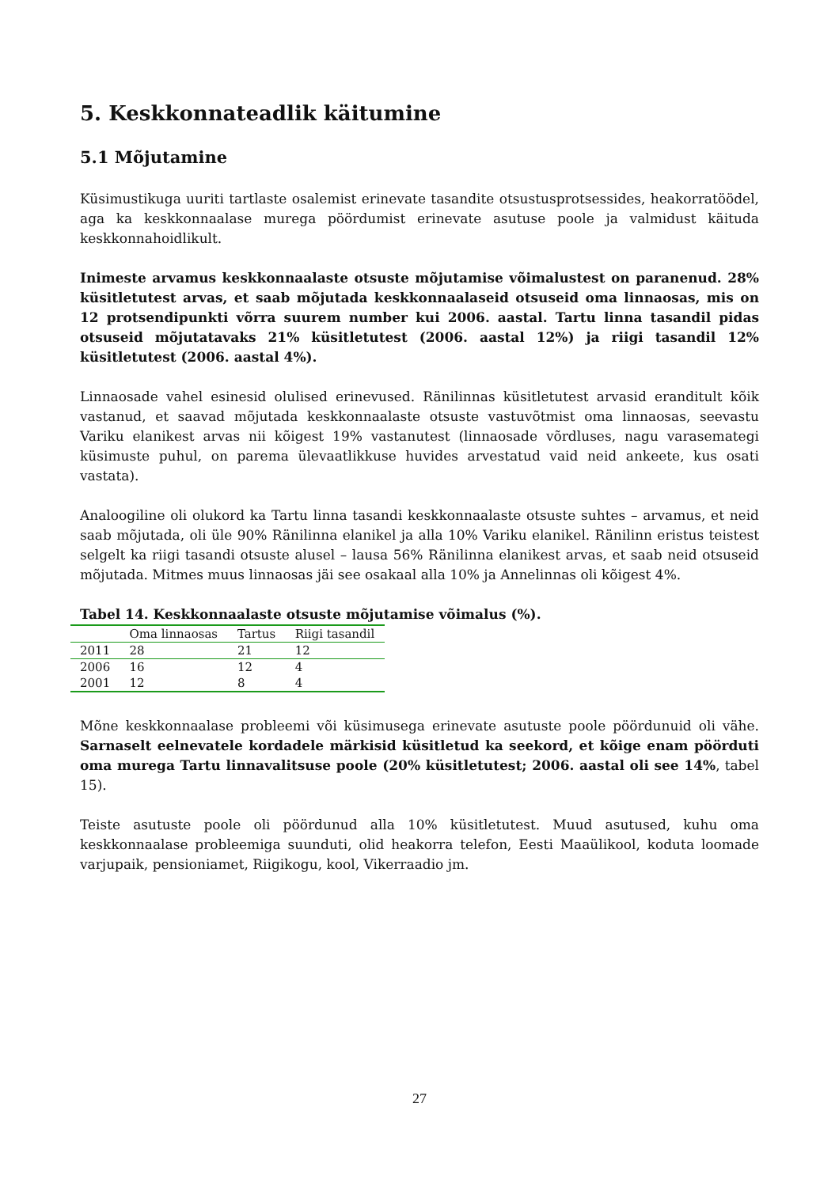5. Keskkonnateadlik käitumine
5.1 Mõjutamine
Küsimustikuga uuriti tartlaste osalemist erinevate tasandite otsustusprotsessides, heakorratöödel, aga ka keskkonnaalase murega pöördumist erinevate asutuse poole ja valmidust käituda keskkonnahoidlikult.
Inimeste arvamus keskkonnaalaste otsuste mõjutamise võimalustest on paranenud. 28% küsitletutest arvas, et saab mõjutada keskkonnaalaseid otsuseid oma linnaosas, mis on 12 protsendipunkti võrra suurem number kui 2006. aastal. Tartu linna tasandil pidas otsuseid mõjutatavaks 21% küsitletutest (2006. aastal 12%) ja riigi tasandil 12% küsitletutest (2006. aastal 4%).
Linnaosade vahel esinesid olulised erinevused. Ränilinnas küsitletutest arvasid eranditult kõik vastanud, et saavad mõjutada keskkonnaalaste otsuste vastuvõtmist oma linnaosas, seevastu Variku elanikest arvas nii kõigest 19% vastanutest (linnaosade võrdluses, nagu varasemategi küsimuste puhul, on parema ülevaatlikkuse huvides arvestatud vaid neid ankeete, kus osati vastata).
Analoogiline oli olukord ka Tartu linna tasandi keskkonnaalaste otsuste suhtes – arvamus, et neid saab mõjutada, oli üle 90% Ränilinna elanikel ja alla 10% Variku elanikel. Ränilinn eristus teistest selgelt ka riigi tasandi otsuste alusel – lausa 56% Ränilinna elanikest arvas, et saab neid otsuseid mõjutada. Mitmes muus linnaosas jäi see osakaal alla 10% ja Annelinnas oli kõigest 4%.
Tabel 14. Keskkonnaalaste otsuste mõjutamise võimalus (%).
| | Oma linnaosas | Tartus | Riigi tasandil |
| --- | --- | --- | --- |
| 2011 | 28 | 21 | 12 |
| 2006 | 16 | 12 | 4 |
| 2001 | 12 | 8 | 4 |
Mõne keskkonnaalase probleemi või küsimusega erinevate asutuste poole pöördunuid oli vähe. Sarnaselt eelnevatele kordadele märkisid küsitletud ka seekord, et kõige enam pöörduti oma murega Tartu linnavalitsuse poole (20% küsitletutest; 2006. aastal oli see 14%, tabel 15).
Teiste asutuste poole oli pöördunud alla 10% küsitletutest. Muud asutused, kuhu oma keskkonnaalase probleemiga suunduti, olid heakorra telefon, Eesti Maaülikool, koduta loomade varjupaik, pensioniamet, Riigikogu, kool, Vikerraadio jm.
27